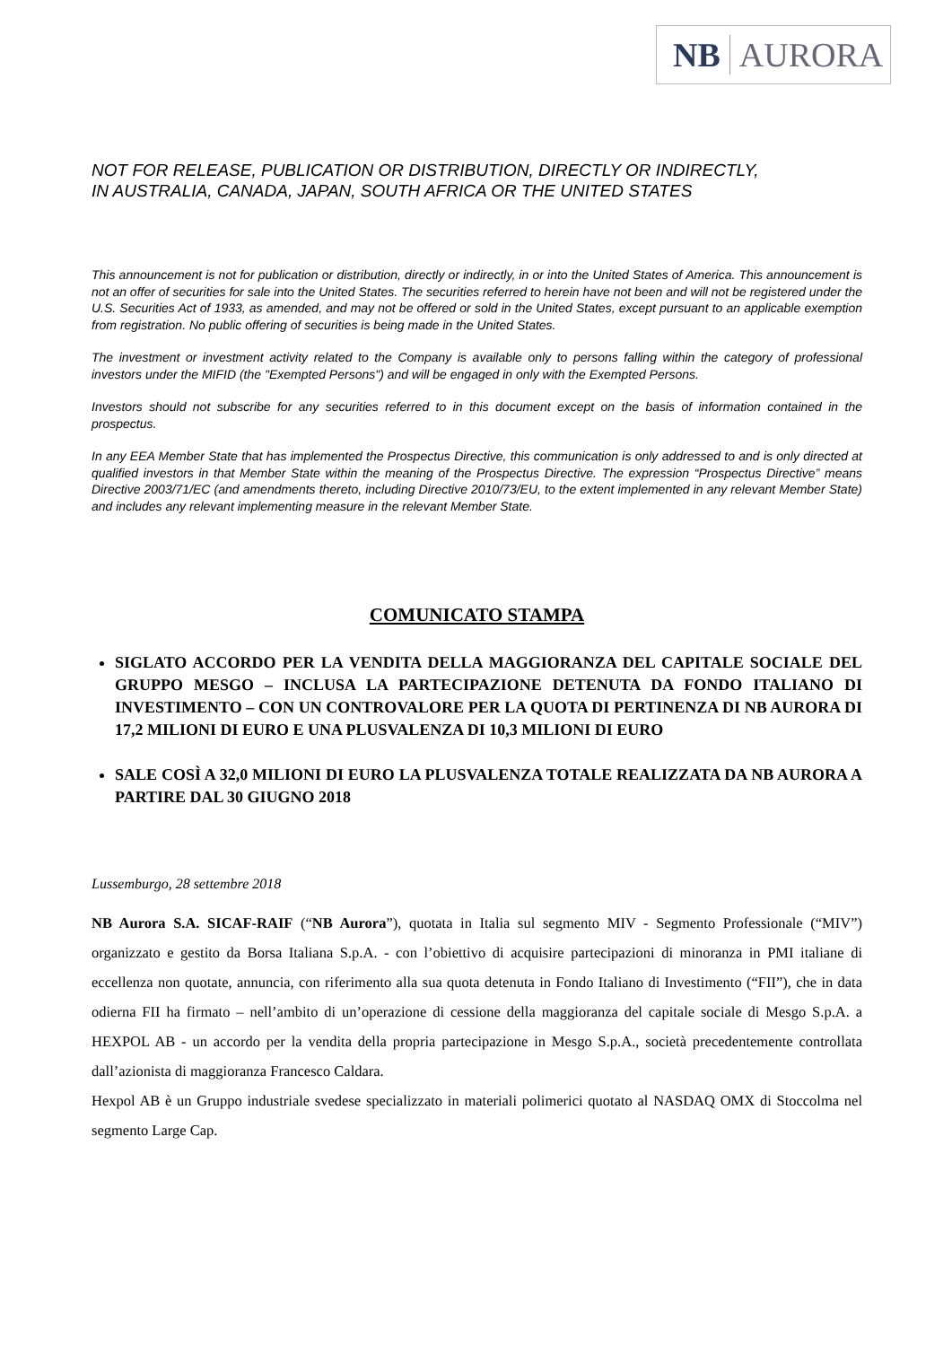NB AURORA
NOT FOR RELEASE, PUBLICATION OR DISTRIBUTION, DIRECTLY OR INDIRECTLY,
IN AUSTRALIA, CANADA, JAPAN, SOUTH AFRICA OR THE UNITED STATES
This announcement is not for publication or distribution, directly or indirectly, in or into the United States of America. This announcement is not an offer of securities for sale into the United States. The securities referred to herein have not been and will not be registered under the U.S. Securities Act of 1933, as amended, and may not be offered or sold in the United States, except pursuant to an applicable exemption from registration. No public offering of securities is being made in the United States.
The investment or investment activity related to the Company is available only to persons falling within the category of professional investors under the MIFID (the "Exempted Persons") and will be engaged in only with the Exempted Persons.
Investors should not subscribe for any securities referred to in this document except on the basis of information contained in the prospectus.
In any EEA Member State that has implemented the Prospectus Directive, this communication is only addressed to and is only directed at qualified investors in that Member State within the meaning of the Prospectus Directive. The expression “Prospectus Directive” means Directive 2003/71/EC (and amendments thereto, including Directive 2010/73/EU, to the extent implemented in any relevant Member State) and includes any relevant implementing measure in the relevant Member State.
COMUNICATO STAMPA
SIGLATO ACCORDO PER LA VENDITA DELLA MAGGIORANZA DEL CAPITALE SOCIALE DEL GRUPPO MESGO – INCLUSA LA PARTECIPAZIONE DETENUTA DA FONDO ITALIANO DI INVESTIMENTO – CON UN CONTROVALORE PER LA QUOTA DI PERTINENZA DI NB AURORA DI 17,2 MILIONI DI EURO E UNA PLUSVALENZA DI 10,3 MILIONI DI EURO
SALE COSÌ A 32,0 MILIONI DI EURO LA PLUSVALENZA TOTALE REALIZZATA DA NB AURORA A PARTIRE DAL 30 GIUGNO 2018
Lussemburgo, 28 settembre 2018
NB Aurora S.A. SICAF-RAIF (“NB Aurora”), quotata in Italia sul segmento MIV - Segmento Professionale (“MIV”) organizzato e gestito da Borsa Italiana S.p.A. - con l’obiettivo di acquisire partecipazioni di minoranza in PMI italiane di eccellenza non quotate, annuncia, con riferimento alla sua quota detenuta in Fondo Italiano di Investimento (“FII”), che in data odierna FII ha firmato – nell’ambito di un’operazione di cessione della maggioranza del capitale sociale di Mesgo S.p.A. a HEXPOL AB - un accordo per la vendita della propria partecipazione in Mesgo S.p.A., società precedentemente controllata dall’azionista di maggioranza Francesco Caldara.
Hexpol AB è un Gruppo industriale svedese specializzato in materiali polimerici quotato al NASDAQ OMX di Stoccolma nel segmento Large Cap.